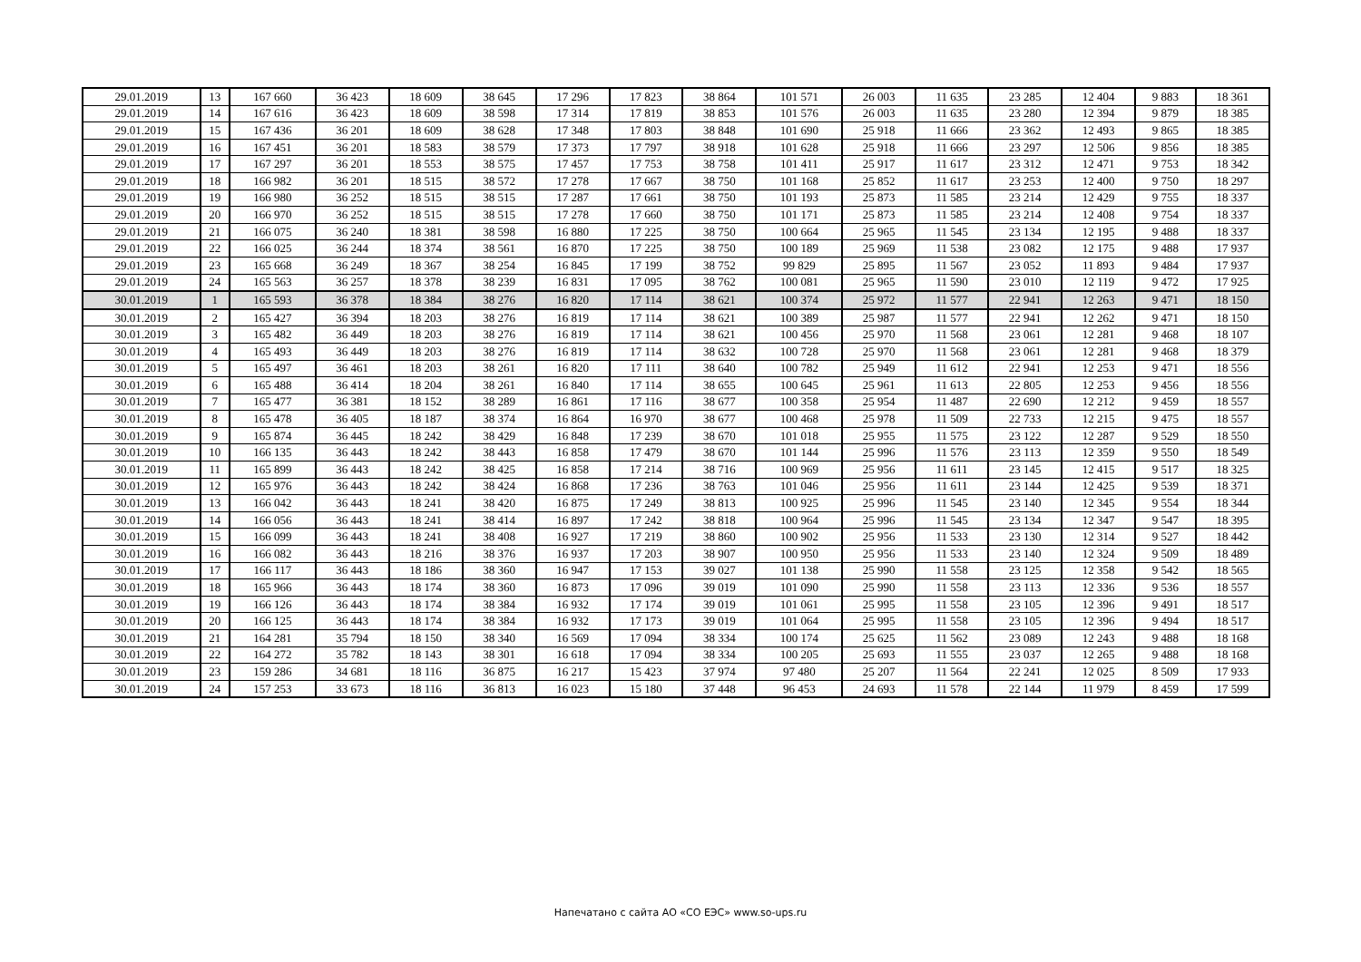| 29.01.2019 | 13 | 167 660 | 36 423 | 18 609 | 38 645 | 17 296 | 17 823 | 38 864 | 101 571 | 26 003 | 11 635 | 23 285 | 12 404 | 9 883 | 18 361 |
| 29.01.2019 | 14 | 167 616 | 36 423 | 18 609 | 38 598 | 17 314 | 17 819 | 38 853 | 101 576 | 26 003 | 11 635 | 23 280 | 12 394 | 9 879 | 18 385 |
| 29.01.2019 | 15 | 167 436 | 36 201 | 18 609 | 38 628 | 17 348 | 17 803 | 38 848 | 101 690 | 25 918 | 11 666 | 23 362 | 12 493 | 9 865 | 18 385 |
| 29.01.2019 | 16 | 167 451 | 36 201 | 18 583 | 38 579 | 17 373 | 17 797 | 38 918 | 101 628 | 25 918 | 11 666 | 23 297 | 12 506 | 9 856 | 18 385 |
| 29.01.2019 | 17 | 167 297 | 36 201 | 18 553 | 38 575 | 17 457 | 17 753 | 38 758 | 101 411 | 25 917 | 11 617 | 23 312 | 12 471 | 9 753 | 18 342 |
| 29.01.2019 | 18 | 166 982 | 36 201 | 18 515 | 38 572 | 17 278 | 17 667 | 38 750 | 101 168 | 25 852 | 11 617 | 23 253 | 12 400 | 9 750 | 18 297 |
| 29.01.2019 | 19 | 166 980 | 36 252 | 18 515 | 38 515 | 17 287 | 17 661 | 38 750 | 101 193 | 25 873 | 11 585 | 23 214 | 12 429 | 9 755 | 18 337 |
| 29.01.2019 | 20 | 166 970 | 36 252 | 18 515 | 38 515 | 17 278 | 17 660 | 38 750 | 101 171 | 25 873 | 11 585 | 23 214 | 12 408 | 9 754 | 18 337 |
| 29.01.2019 | 21 | 166 075 | 36 240 | 18 381 | 38 598 | 16 880 | 17 225 | 38 750 | 100 664 | 25 965 | 11 545 | 23 134 | 12 195 | 9 488 | 18 337 |
| 29.01.2019 | 22 | 166 025 | 36 244 | 18 374 | 38 561 | 16 870 | 17 225 | 38 750 | 100 189 | 25 969 | 11 538 | 23 082 | 12 175 | 9 488 | 17 937 |
| 29.01.2019 | 23 | 165 668 | 36 249 | 18 367 | 38 254 | 16 845 | 17 199 | 38 752 | 99 829 | 25 895 | 11 567 | 23 052 | 11 893 | 9 484 | 17 937 |
| 29.01.2019 | 24 | 165 563 | 36 257 | 18 378 | 38 239 | 16 831 | 17 095 | 38 762 | 100 081 | 25 965 | 11 590 | 23 010 | 12 119 | 9 472 | 17 925 |
| 30.01.2019 | 1 | 165 593 | 36 378 | 18 384 | 38 276 | 16 820 | 17 114 | 38 621 | 100 374 | 25 972 | 11 577 | 22 941 | 12 263 | 9 471 | 18 150 |
| 30.01.2019 | 2 | 165 427 | 36 394 | 18 203 | 38 276 | 16 819 | 17 114 | 38 621 | 100 389 | 25 987 | 11 577 | 22 941 | 12 262 | 9 471 | 18 150 |
| 30.01.2019 | 3 | 165 482 | 36 449 | 18 203 | 38 276 | 16 819 | 17 114 | 38 621 | 100 456 | 25 970 | 11 568 | 23 061 | 12 281 | 9 468 | 18 107 |
| 30.01.2019 | 4 | 165 493 | 36 449 | 18 203 | 38 276 | 16 819 | 17 114 | 38 632 | 100 728 | 25 970 | 11 568 | 23 061 | 12 281 | 9 468 | 18 379 |
| 30.01.2019 | 5 | 165 497 | 36 461 | 18 203 | 38 261 | 16 820 | 17 111 | 38 640 | 100 782 | 25 949 | 11 612 | 22 941 | 12 253 | 9 471 | 18 556 |
| 30.01.2019 | 6 | 165 488 | 36 414 | 18 204 | 38 261 | 16 840 | 17 114 | 38 655 | 100 645 | 25 961 | 11 613 | 22 805 | 12 253 | 9 456 | 18 556 |
| 30.01.2019 | 7 | 165 477 | 36 381 | 18 152 | 38 289 | 16 861 | 17 116 | 38 677 | 100 358 | 25 954 | 11 487 | 22 690 | 12 212 | 9 459 | 18 557 |
| 30.01.2019 | 8 | 165 478 | 36 405 | 18 187 | 38 374 | 16 864 | 16 970 | 38 677 | 100 468 | 25 978 | 11 509 | 22 733 | 12 215 | 9 475 | 18 557 |
| 30.01.2019 | 9 | 165 874 | 36 445 | 18 242 | 38 429 | 16 848 | 17 239 | 38 670 | 101 018 | 25 955 | 11 575 | 23 122 | 12 287 | 9 529 | 18 550 |
| 30.01.2019 | 10 | 166 135 | 36 443 | 18 242 | 38 443 | 16 858 | 17 479 | 38 670 | 101 144 | 25 996 | 11 576 | 23 113 | 12 359 | 9 550 | 18 549 |
| 30.01.2019 | 11 | 165 899 | 36 443 | 18 242 | 38 425 | 16 858 | 17 214 | 38 716 | 100 969 | 25 956 | 11 611 | 23 145 | 12 415 | 9 517 | 18 325 |
| 30.01.2019 | 12 | 165 976 | 36 443 | 18 242 | 38 424 | 16 868 | 17 236 | 38 763 | 101 046 | 25 956 | 11 611 | 23 144 | 12 425 | 9 539 | 18 371 |
| 30.01.2019 | 13 | 166 042 | 36 443 | 18 241 | 38 420 | 16 875 | 17 249 | 38 813 | 100 925 | 25 996 | 11 545 | 23 140 | 12 345 | 9 554 | 18 344 |
| 30.01.2019 | 14 | 166 056 | 36 443 | 18 241 | 38 414 | 16 897 | 17 242 | 38 818 | 100 964 | 25 996 | 11 545 | 23 134 | 12 347 | 9 547 | 18 395 |
| 30.01.2019 | 15 | 166 099 | 36 443 | 18 241 | 38 408 | 16 927 | 17 219 | 38 860 | 100 902 | 25 956 | 11 533 | 23 130 | 12 314 | 9 527 | 18 442 |
| 30.01.2019 | 16 | 166 082 | 36 443 | 18 216 | 38 376 | 16 937 | 17 203 | 38 907 | 100 950 | 25 956 | 11 533 | 23 140 | 12 324 | 9 509 | 18 489 |
| 30.01.2019 | 17 | 166 117 | 36 443 | 18 186 | 38 360 | 16 947 | 17 153 | 39 027 | 101 138 | 25 990 | 11 558 | 23 125 | 12 358 | 9 542 | 18 565 |
| 30.01.2019 | 18 | 165 966 | 36 443 | 18 174 | 38 360 | 16 873 | 17 096 | 39 019 | 101 090 | 25 990 | 11 558 | 23 113 | 12 336 | 9 536 | 18 557 |
| 30.01.2019 | 19 | 166 126 | 36 443 | 18 174 | 38 384 | 16 932 | 17 174 | 39 019 | 101 061 | 25 995 | 11 558 | 23 105 | 12 396 | 9 491 | 18 517 |
| 30.01.2019 | 20 | 166 125 | 36 443 | 18 174 | 38 384 | 16 932 | 17 173 | 39 019 | 101 064 | 25 995 | 11 558 | 23 105 | 12 396 | 9 494 | 18 517 |
| 30.01.2019 | 21 | 164 281 | 35 794 | 18 150 | 38 340 | 16 569 | 17 094 | 38 334 | 100 174 | 25 625 | 11 562 | 23 089 | 12 243 | 9 488 | 18 168 |
| 30.01.2019 | 22 | 164 272 | 35 782 | 18 143 | 38 301 | 16 618 | 17 094 | 38 334 | 100 205 | 25 693 | 11 555 | 23 037 | 12 265 | 9 488 | 18 168 |
| 30.01.2019 | 23 | 159 286 | 34 681 | 18 116 | 36 875 | 16 217 | 15 423 | 37 974 | 97 480 | 25 207 | 11 564 | 22 241 | 12 025 | 8 509 | 17 933 |
| 30.01.2019 | 24 | 157 253 | 33 673 | 18 116 | 36 813 | 16 023 | 15 180 | 37 448 | 96 453 | 24 693 | 11 578 | 22 144 | 11 979 | 8 459 | 17 599 |
Напечатано с сайта АО «СО ЕЭС» www.so-ups.ru